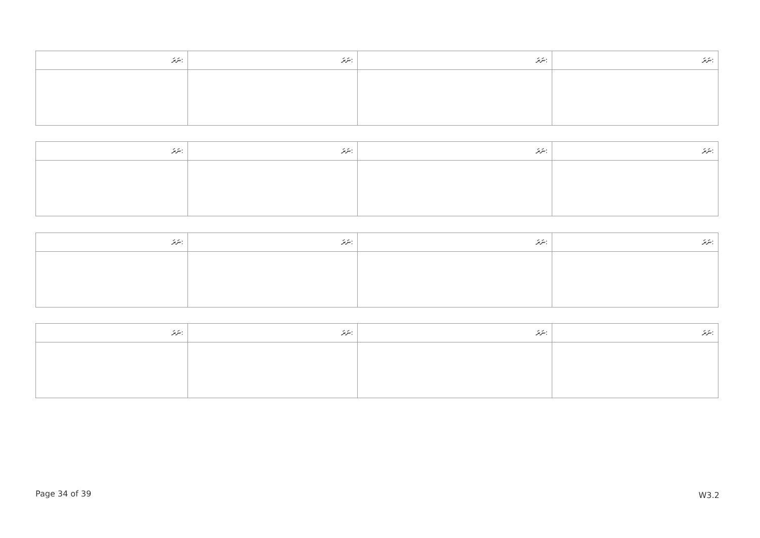| ނަރަ: | ނަރަ: | ނަރަ: | ނަރަ: |
| ނަރަ: | ނަރަ: | ނަރަ: | ނަރަ: |
| ނަރަ: | ނަރަ: | ނަރަ: | ނަރަ: |
| ނަރަ: | ނަރަ: | ނަރަ: | ނަރަ: |
Page 34 of 39 W3.2